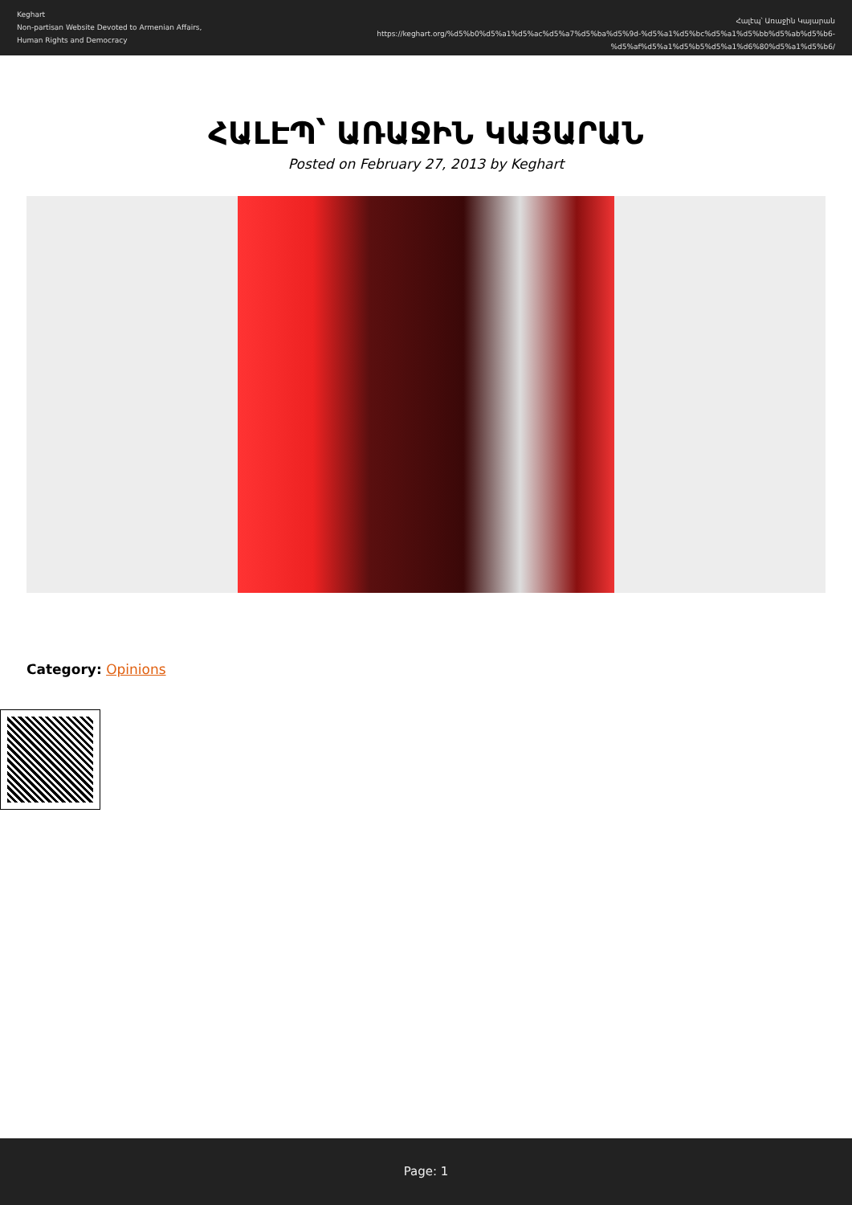Keghart
Non-partisan Website Devoted to Armenian Affairs, Human Rights and Democracy
Հալէպ՝ Առաջին Կայարան
https://keghart.org/%d5%b0%d5%a1%d5%ac%d5%a7%d5%ba%d5%9d-%d5%a1%d5%bc%d5%a1%d5%bb%d5%ab%d5%b6-%d5%af%d5%a1%d5%b5%d5%a1%d6%80%d5%a1%d5%b6/
ՀԱԼԷՊ՝ ԱՌԱՋԻՆ ԿԱՅԱՐԱՆ
Posted on February 27, 2013 by Keghart
Category: Opinions
Page: 1